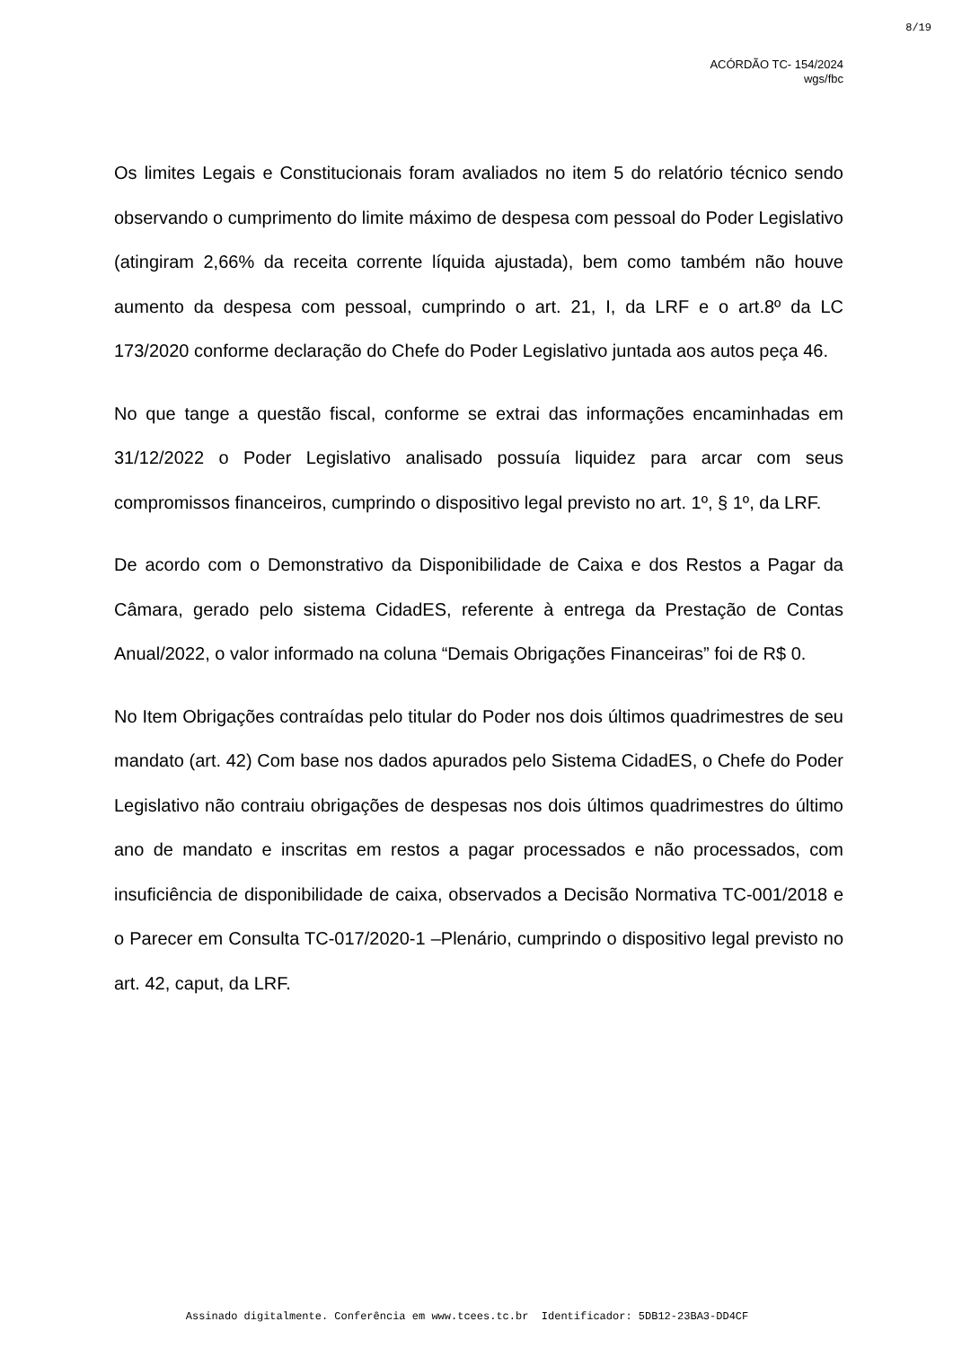8/19
ACÓRDÃO TC- 154/2024
wgs/fbc
Os limites Legais e Constitucionais foram avaliados no item 5 do relatório técnico sendo observando o cumprimento do limite máximo de despesa com pessoal do Poder Legislativo (atingiram 2,66% da receita corrente líquida ajustada), bem como também não houve aumento da despesa com pessoal, cumprindo o art. 21, I, da LRF e o art.8º da LC 173/2020 conforme declaração do Chefe do Poder Legislativo juntada aos autos peça 46.
No que tange a questão fiscal, conforme se extrai das informações encaminhadas em 31/12/2022 o Poder Legislativo analisado possuía liquidez para arcar com seus compromissos financeiros, cumprindo o dispositivo legal previsto no art. 1º, § 1º, da LRF.
De acordo com o Demonstrativo da Disponibilidade de Caixa e dos Restos a Pagar da Câmara, gerado pelo sistema CidadES, referente à entrega da Prestação de Contas Anual/2022, o valor informado na coluna “Demais Obrigações Financeiras” foi de R$ 0.
No Item Obrigações contraídas pelo titular do Poder nos dois últimos quadrimestres de seu mandato (art. 42) Com base nos dados apurados pelo Sistema CidadES, o Chefe do Poder Legislativo não contraiu obrigações de despesas nos dois últimos quadrimestres do último ano de mandato e inscritas em restos a pagar processados e não processados, com insuficiência de disponibilidade de caixa, observados a Decisão Normativa TC-001/2018 e o Parecer em Consulta TC-017/2020-1 –Plenário, cumprindo o dispositivo legal previsto no art. 42, caput, da LRF.
Assinado digitalmente. Conferência em www.tcees.tc.br Identificador: 5DB12-23BA3-DD4CF